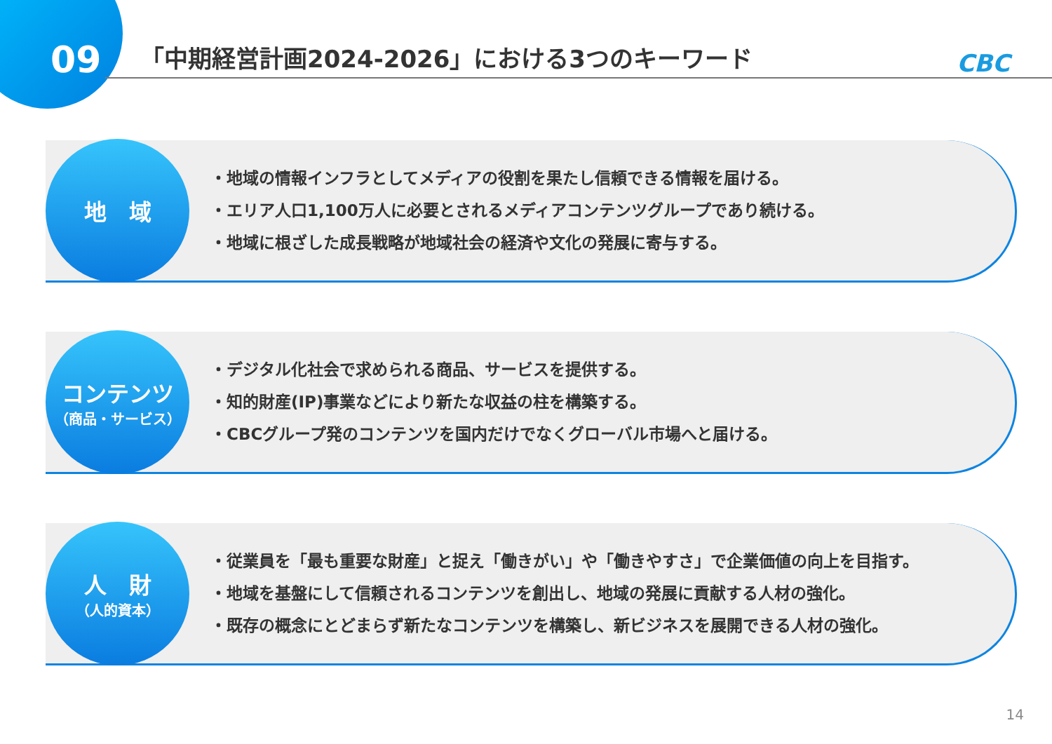09
「中期経営計画2024-2026」における3つのキーワード
CBC
地　域
・地域の情報インフラとしてメディアの役割を果たし信頼できる情報を届ける。
・エリア人口1,100万人に必要とされるメディアコンテンツグループであり続ける。
・地域に根ざした成長戦略が地域社会の経済や文化の発展に寄与する。
コンテンツ
（商品・サービス）
・デジタル化社会で求められる商品、サービスを提供する。
・知的財産(IP)事業などにより新たな収益の柱を構築する。
・CBCグループ発のコンテンツを国内だけでなくグローバル市場へと届ける。
人　財
（人的資本）
・従業員を「最も重要な財産」と捉え「働きがい」や「働きやすさ」で企業価値の向上を目指す。
・地域を基盤にして信頼されるコンテンツを創出し、地域の発展に貢献する人材の強化。
・既存の概念にとどまらず新たなコンテンツを構築し、新ビジネスを展開できる人材の強化。
14